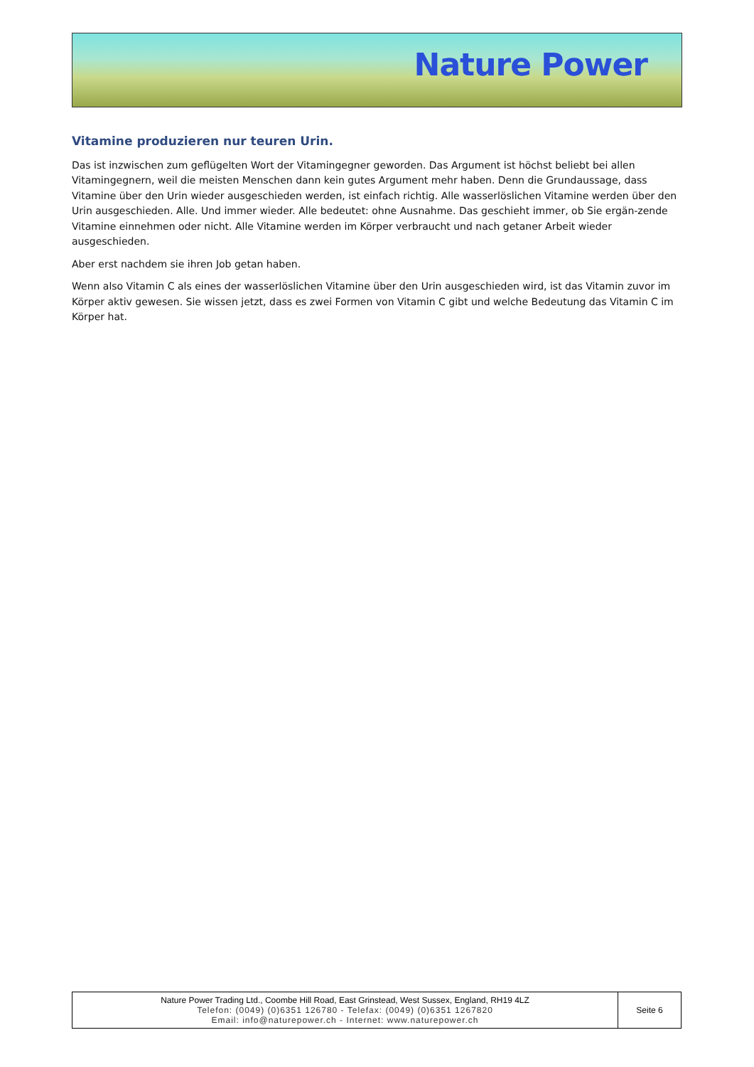Nature Power
Vitamine produzieren nur teuren Urin.
Das ist inzwischen zum geflügelten Wort der Vitamingegner geworden. Das Argument ist höchst beliebt bei allen Vitamingegnern, weil die meisten Menschen dann kein gutes Argument mehr haben. Denn die Grundaussage, dass Vitamine über den Urin wieder ausgeschieden werden, ist einfach richtig. Alle wasserlöslichen Vitamine werden über den Urin ausgeschieden. Alle. Und immer wieder. Alle bedeutet: ohne Ausnahme. Das geschieht immer, ob Sie ergän-zende Vitamine einnehmen oder nicht. Alle Vitamine werden im Körper verbraucht und nach getaner Arbeit wieder ausgeschieden.
Aber erst nachdem sie ihren Job getan haben.
Wenn also Vitamin C als eines der wasserlöslichen Vitamine über den Urin ausgeschieden wird, ist das Vitamin zuvor im Körper aktiv gewesen. Sie wissen jetzt, dass es zwei Formen von Vitamin C gibt und welche Bedeutung das Vitamin C im Körper hat.
| Nature Power Trading Ltd., Coombe Hill Road, East Grinstead, West Sussex, England, RH19 4LZ Telefon: (0049) (0)6351 126780 - Telefax: (0049) (0)6351 1267820 Email: info@naturepower.ch - Internet: www.naturepower.ch | Seite 6 |